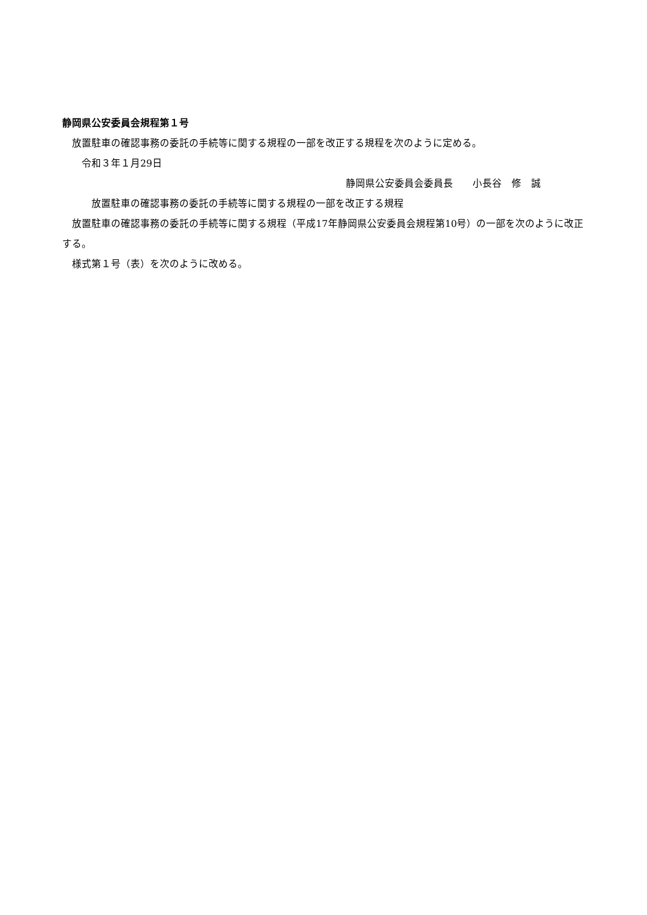静岡県公安委員会規程第１号
　放置駐車の確認事務の委託の手続等に関する規程の一部を改正する規程を次のように定める。
　　令和３年１月29日
静岡県公安委員会委員長　　小長谷　修　誠
　　　放置駐車の確認事務の委託の手続等に関する規程の一部を改正する規程
　放置駐車の確認事務の委託の手続等に関する規程（平成17年静岡県公安委員会規程第10号）の一部を次のように改正する。
　様式第１号（表）を次のように改める。